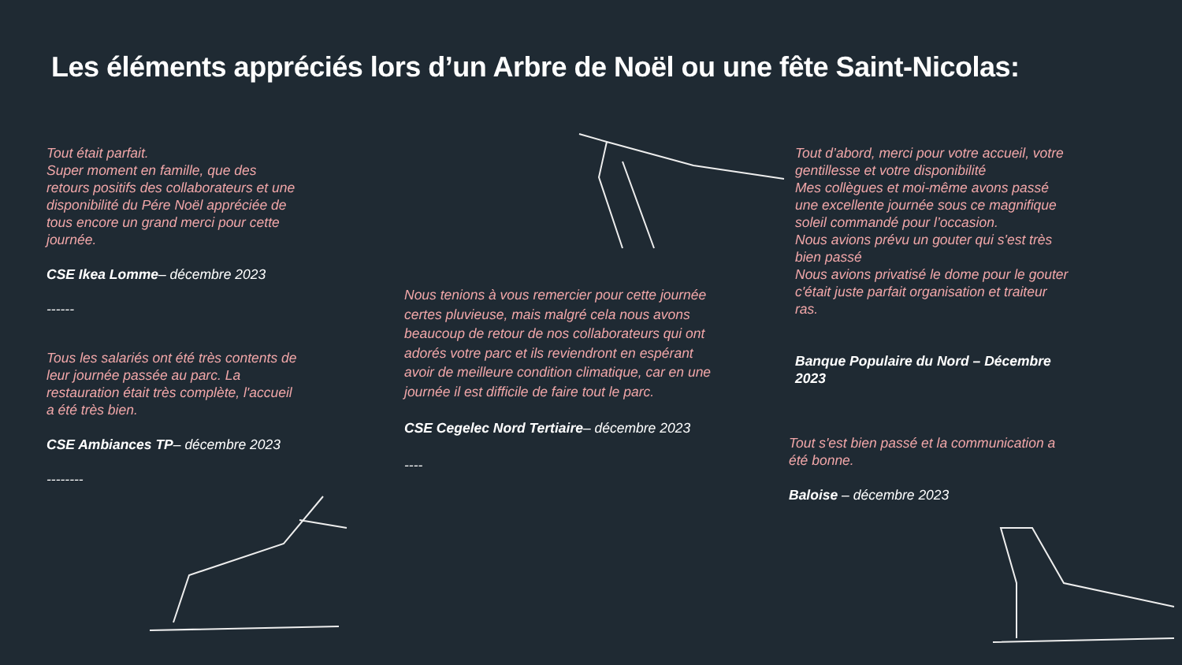Les éléments appréciés lors d’un Arbre de Noël ou une fête Saint-Nicolas:
Tout était parfait.
Super moment en famille, que des retours positifs des collaborateurs et une disponibilité du Pére Noël appréciée de tous encore un grand merci pour cette journée.
CSE Ikea Lomme– décembre 2023
------
Tous les salariés ont été très contents de leur journée passée au parc. La restauration était très complète, l'accueil a été très bien.
CSE Ambiances TP– décembre 2023
--------
Nous tenions à vous remercier pour cette journée certes pluvieuse, mais malgré cela nous avons beaucoup de retour de nos collaborateurs qui ont adorés votre parc et ils reviendront en espérant avoir de meilleure condition climatique, car en une journée il est difficile de faire tout le parc.
CSE Cegelec Nord Tertiaire– décembre 2023
----
Tout d’abord, merci pour votre accueil, votre gentillesse et votre disponibilité
Mes collègues et moi-même avons passé une excellente journée sous ce magnifique soleil commandé pour l’occasion.
Nous avions prévu un gouter qui s'est très bien passé
Nous avions privatisé le dome pour le gouter c'était juste parfait organisation et traiteur ras.
Banque Populaire du Nord – Décembre 2023
Tout s'est bien passé et la communication a été bonne.
Baloise – décembre 2023